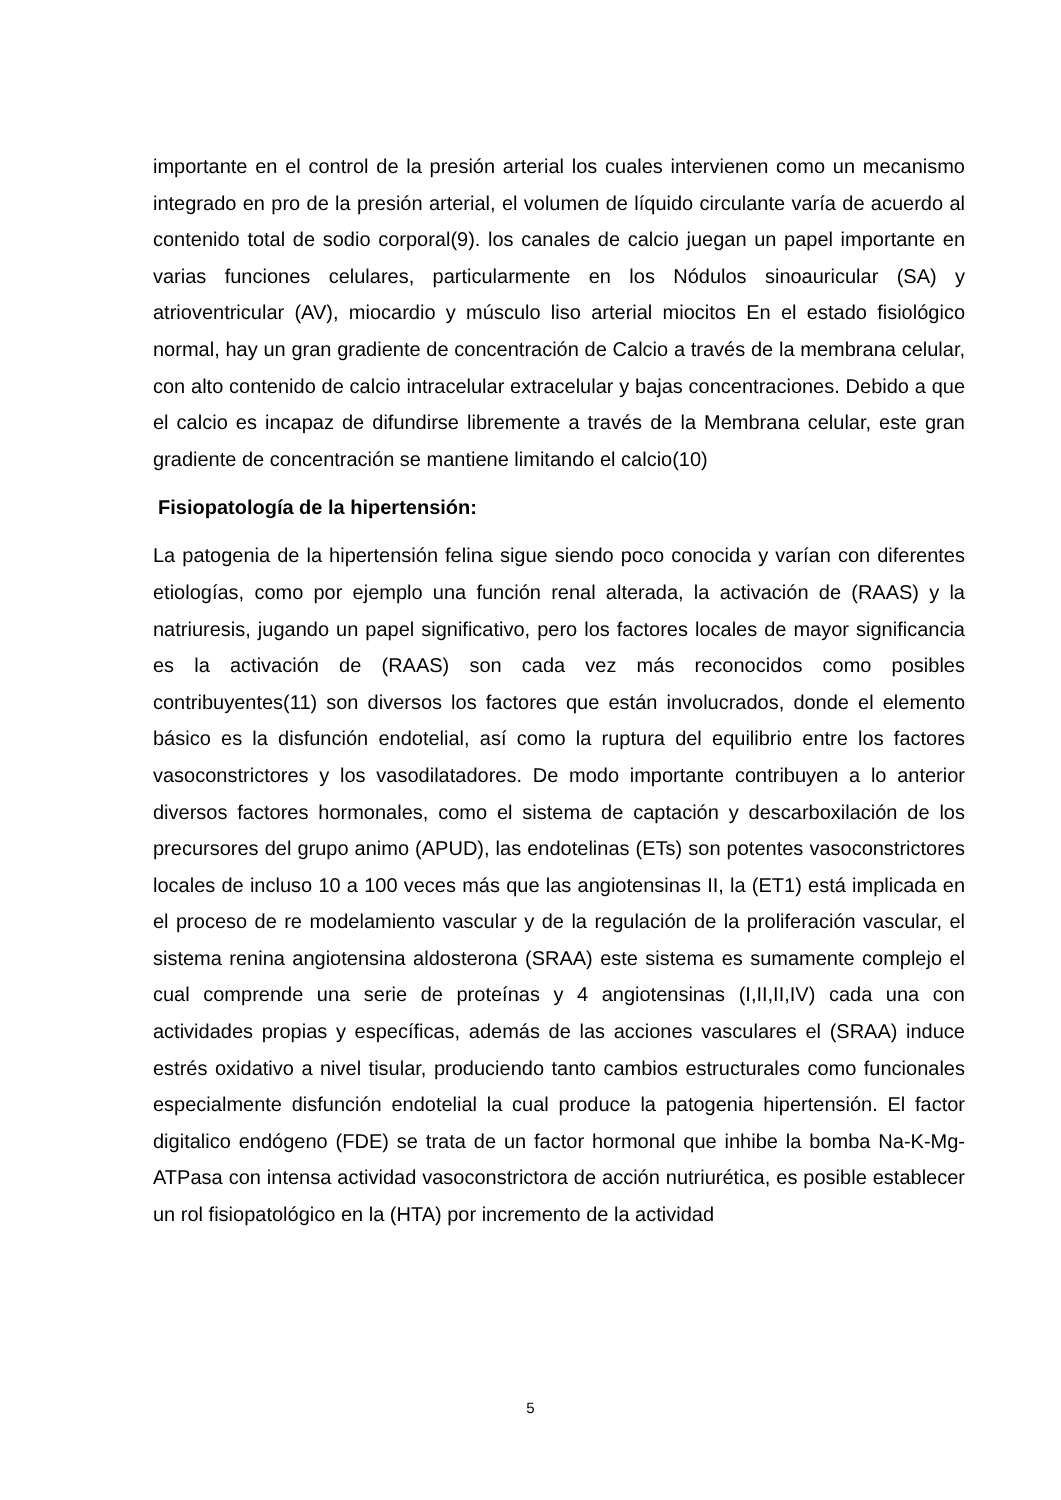importante en el control de la presión arterial los cuales intervienen como un mecanismo integrado en pro de la presión arterial, el volumen de líquido circulante varía de acuerdo al contenido total de sodio corporal(9). los canales de calcio juegan un papel importante en varias funciones celulares, particularmente en los Nódulos sinoauricular (SA) y atrioventricular (AV), miocardio y músculo liso arterial miocitos En el estado fisiológico normal, hay un gran gradiente de concentración de Calcio a través de la membrana celular, con alto contenido de calcio intracelular extracelular y bajas concentraciones. Debido a que el calcio es incapaz de difundirse libremente a través de la Membrana celular, este gran gradiente de concentración se mantiene limitando el calcio(10)
Fisiopatología de la hipertensión:
La patogenia de la hipertensión felina sigue siendo poco conocida y varían con diferentes etiologías, como por ejemplo una función renal alterada, la activación de (RAAS) y la natriuresis, jugando un papel significativo, pero los factores locales de mayor significancia es la activación de (RAAS) son cada vez más reconocidos como posibles contribuyentes(11) son diversos los factores que están involucrados, donde el elemento básico es la disfunción endotelial, así como la ruptura del equilibrio entre los factores vasoconstrictores y los vasodilatadores. De modo importante contribuyen a lo anterior diversos factores hormonales, como el sistema de captación y descarboxilación de los precursores del grupo animo (APUD), las endotelinas (ETs) son potentes vasoconstrictores locales de incluso 10 a 100 veces más que las angiotensinas II, la (ET1) está implicada en el proceso de re modelamiento vascular y de la regulación de la proliferación vascular, el sistema renina angiotensina aldosterona (SRAA) este sistema es sumamente complejo el cual comprende una serie de proteínas y 4 angiotensinas (I,II,II,IV) cada una con actividades propias y específicas, además de las acciones vasculares el (SRAA) induce estrés oxidativo a nivel tisular, produciendo tanto cambios estructurales como funcionales especialmente disfunción endotelial la cual produce la patogenia hipertensión. El factor digitalico endógeno (FDE) se trata de un factor hormonal que inhibe la bomba Na-K-Mg-ATPasa con intensa actividad vasoconstrictora de acción nutriurética, es posible establecer un rol fisiopatológico en la (HTA) por incremento de la actividad
5